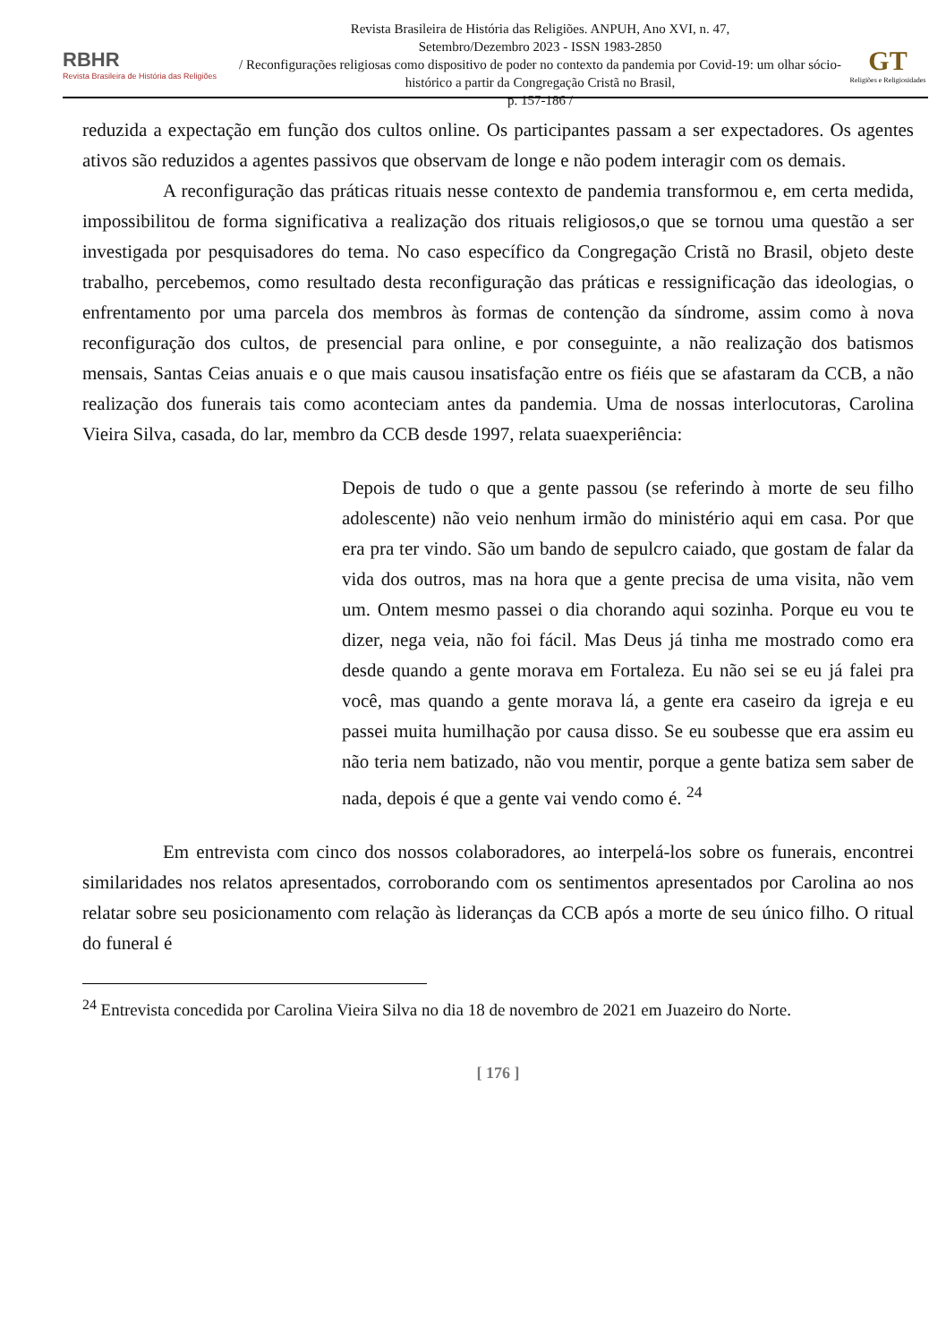RBHR
Revista Brasileira de História das Religiões
Revista Brasileira de História das Religiões. ANPUH, Ano XVI, n. 47,
Setembro/Dezembro 2023 - ISSN 1983-2850
/ Reconfigurações religiosas como dispositivo de poder no contexto da pandemia por Covid-19: um olhar sócio-histórico a partir da Congregação Cristã no Brasil,
p. 157-186 /
GT
Religiões e Religiosidades
reduzida a expectação em função dos cultos online. Os participantes passam a ser expectadores. Os agentes ativos são reduzidos a agentes passivos que observam de longe e não podem interagir com os demais.
A reconfiguração das práticas rituais nesse contexto de pandemia transformou e, em certa medida, impossibilitou de forma significativa a realização dos rituais religiosos,o que se tornou uma questão a ser investigada por pesquisadores do tema. No caso específico da Congregação Cristã no Brasil, objeto deste trabalho, percebemos, como resultado desta reconfiguração das práticas e ressignificação das ideologias, o enfrentamento por uma parcela dos membros às formas de contenção da síndrome, assim como à nova reconfiguração dos cultos, de presencial para online, e por conseguinte, a não realização dos batismos mensais, Santas Ceias anuais e o que mais causou insatisfação entre os fiéis que se afastaram da CCB, a não realização dos funerais tais como aconteciam antes da pandemia. Uma de nossas interlocutoras, Carolina Vieira Silva, casada, do lar, membro da CCB desde 1997, relata suaexperiência:
Depois de tudo o que a gente passou (se referindo à morte de seu filho adolescente) não veio nenhum irmão do ministério aqui em casa. Por que era pra ter vindo. São um bando de sepulcro caiado, que gostam de falar da vida dos outros, mas na hora que a gente precisa de uma visita, não vem um. Ontem mesmo passei o dia chorando aqui sozinha. Porque eu vou te dizer, nega veia, não foi fácil. Mas Deus já tinha me mostrado como era desde quando a gente morava em Fortaleza. Eu não sei se eu já falei pra você, mas quando a gente morava lá, a gente era caseiro da igreja e eu passei muita humilhação por causa disso. Se eu soubesse que era assim eu não teria nem batizado, não vou mentir, porque a gente batiza sem saber de nada, depois é que a gente vai vendo como é. <sup>24</sup>
Em entrevista com cinco dos nossos colaboradores, ao interpelá-los sobre os funerais, encontrei similaridades nos relatos apresentados, corroborando com os sentimentos apresentados por Carolina ao nos relatar sobre seu posicionamento com relação às lideranças da CCB após a morte de seu único filho. O ritual do funeral é
<sup>24</sup> Entrevista concedida por Carolina Vieira Silva no dia 18 de novembro de 2021 em Juazeiro do Norte.
[ 176 ]